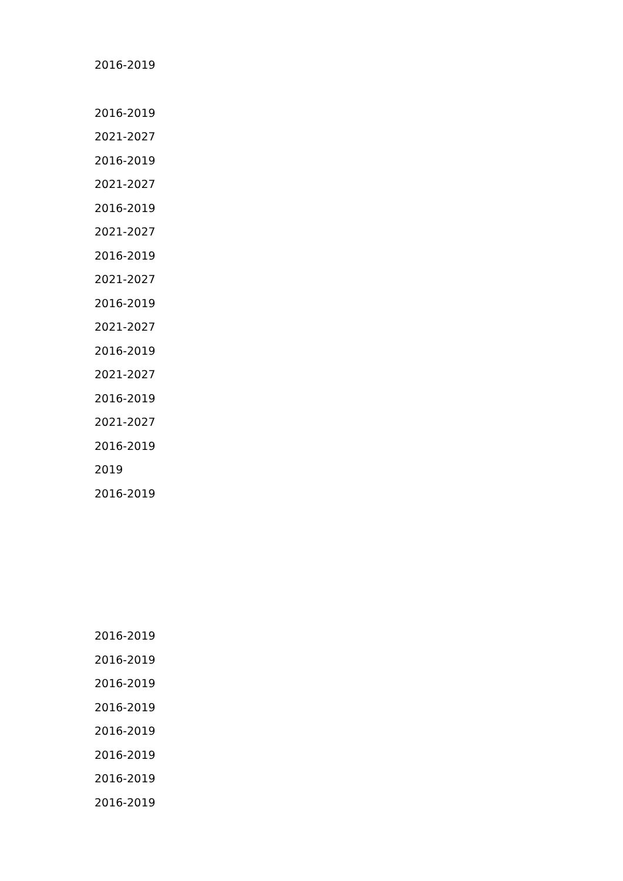2016-2019
2016-2019
2021-2027
2016-2019
2021-2027
2016-2019
2021-2027
2016-2019
2021-2027
2016-2019
2021-2027
2016-2019
2021-2027
2016-2019
2021-2027
2016-2019
2019
2016-2019
2016-2019
2016-2019
2016-2019
2016-2019
2016-2019
2016-2019
2016-2019
2016-2019